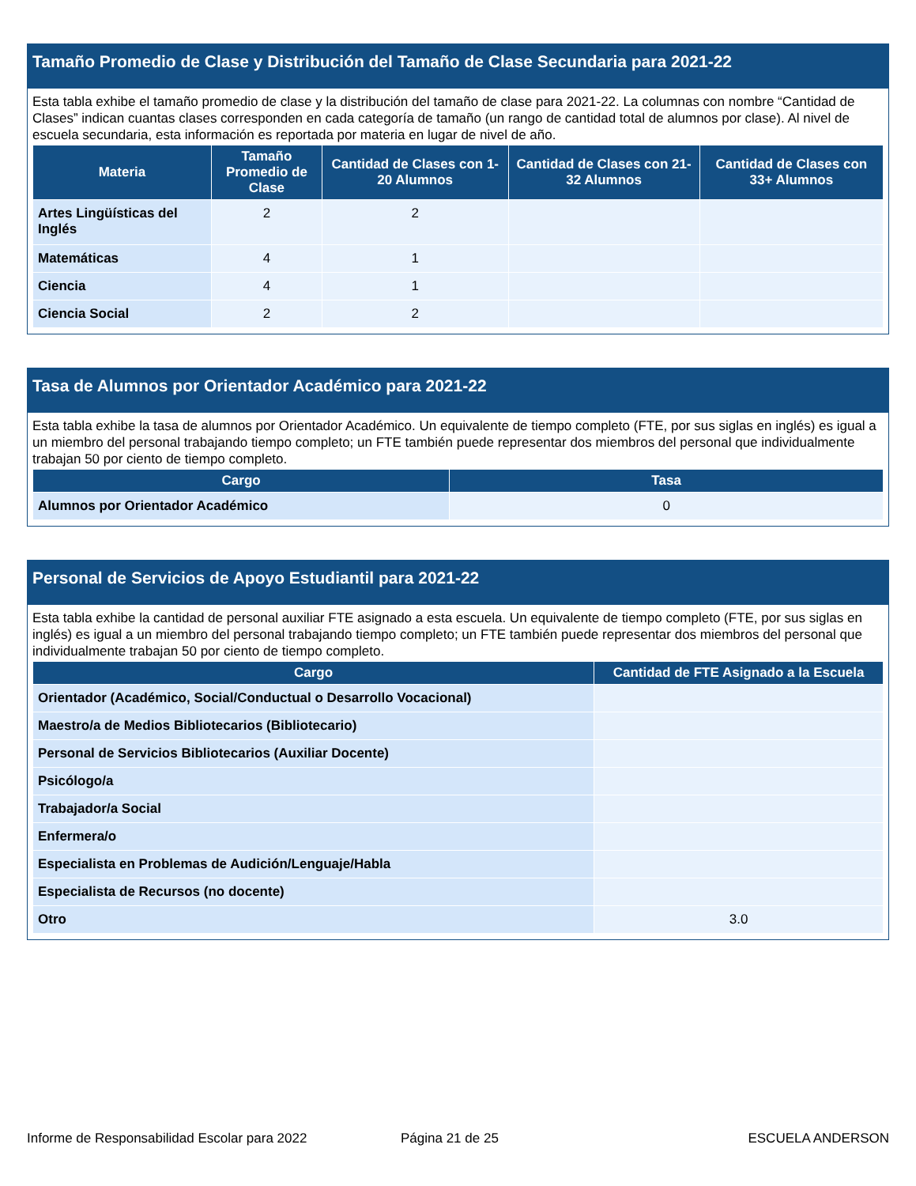Tamaño Promedio de Clase y Distribución del Tamaño de Clase Secundaria para 2021-22
Esta tabla exhibe el tamaño promedio de clase y la distribución del tamaño de clase para 2021-22. La columnas con nombre “Cantidad de Clases” indican cuantas clases corresponden en cada categoría de tamaño (un rango de cantidad total de alumnos por clase). Al nivel de escuela secundaria, esta información es reportada por materia en lugar de nivel de año.
| Materia | Tamaño Promedio de Clase | Cantidad de Clases con 1-20 Alumnos | Cantidad de Clases con 21-32 Alumnos | Cantidad de Clases con 33+ Alumnos |
| --- | --- | --- | --- | --- |
| Artes Lingüísticas del Inglés | 2 | 2 | | |
| Matemáticas | 4 | 1 | | |
| Ciencia | 4 | 1 | | |
| Ciencia Social | 2 | 2 | | |
Tasa de Alumnos por Orientador Académico para 2021-22
Esta tabla exhibe la tasa de alumnos por Orientador Académico. Un equivalente de tiempo completo (FTE, por sus siglas en inglés) es igual a un miembro del personal trabajando tiempo completo; un FTE también puede representar dos miembros del personal que individualmente trabajan 50 por ciento de tiempo completo.
| Cargo | Tasa |
| --- | --- |
| Alumnos por Orientador Académico | 0 |
Personal de Servicios de Apoyo Estudiantil para 2021-22
Esta tabla exhibe la cantidad de personal auxiliar FTE asignado a esta escuela. Un equivalente de tiempo completo (FTE, por sus siglas en inglés) es igual a un miembro del personal trabajando tiempo completo; un FTE también puede representar dos miembros del personal que individualmente trabajan 50 por ciento de tiempo completo.
| Cargo | Cantidad de FTE Asignado a la Escuela |
| --- | --- |
| Orientador (Académico, Social/Conductual o Desarrollo Vocacional) | |
| Maestro/a de Medios Bibliotecarios (Bibliotecario) | |
| Personal de Servicios Bibliotecarios (Auxiliar Docente) | |
| Psicólogo/a | |
| Trabajador/a Social | |
| Enfermera/o | |
| Especialista en Problemas de Audición/Lenguaje/Habla | |
| Especialista de Recursos (no docente) | |
| Otro | 3.0 |
Informe de Responsabilidad Escolar para 2022 Página 21 de 25 ESCUELA ANDERSON